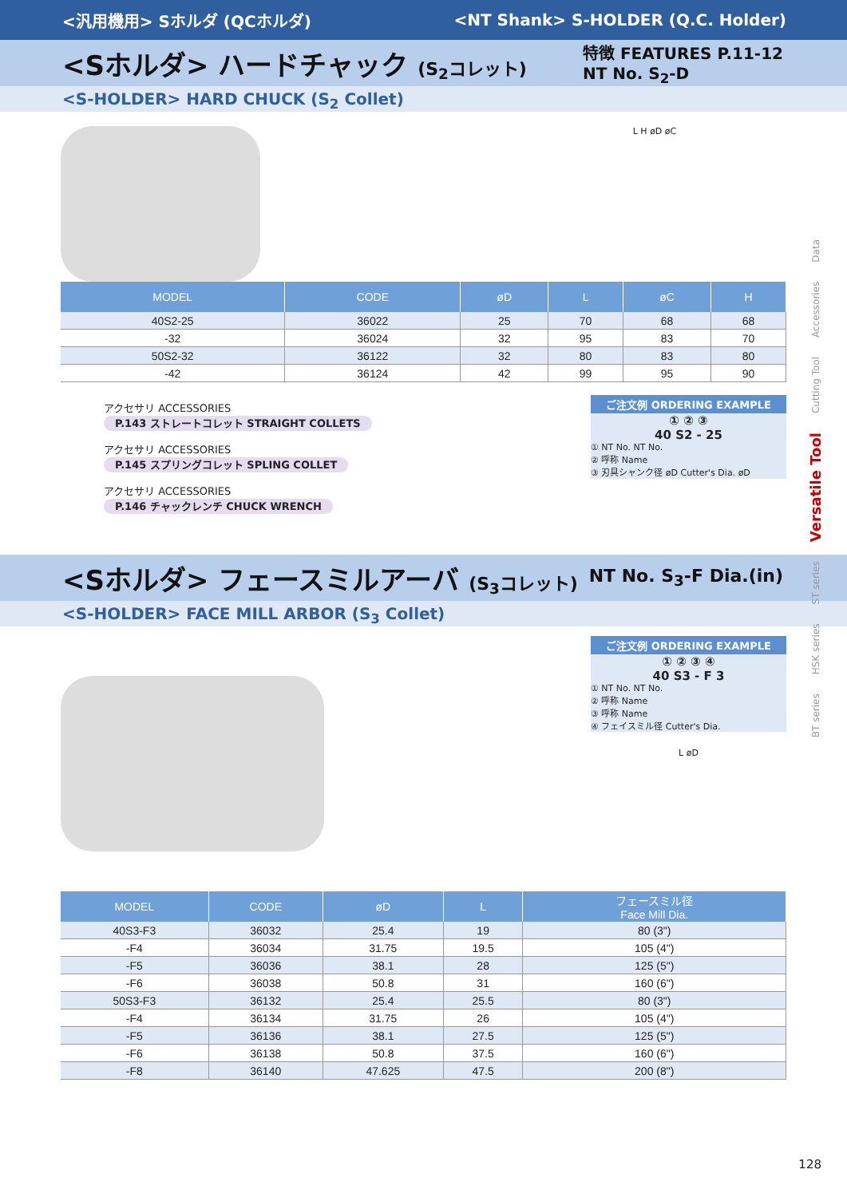<汎用機用> Sホルダ (QCホルダ) <NT Shank> S-HOLDER (Q.C. Holder)
<Sホルダ> ハードチャック (S<sub>2</sub>コレット) 特徴 FEATURES P.11-12
NT No. S<sub>2</sub>-D
<S-HOLDER> HARD CHUCK (S<sub>2</sub> Collet)
L H øD øC
| MODEL | CODE | øD | L | øC | H |
| --- | --- | --- | --- | --- | --- |
| 40S2-25 | 36022 | 25 | 70 | 68 | 68 |
| -32 | 36024 | 32 | 95 | 83 | 70 |
| 50S2-32 | 36122 | 32 | 80 | 83 | 80 |
| -42 | 36124 | 42 | 99 | 95 | 90 |
アクセサリ ACCESSORIES
P.143 ストレートコレット STRAIGHT COLLETS
アクセサリ ACCESSORIES
P.145 スプリングコレット SPLING COLLET
アクセサリ ACCESSORIES
P.146 チャックレンチ CHUCK WRENCH
ご注文例 ORDERING EXAMPLE
① ② ③
40 S2 - 25
① NT No. NT No.
② 呼称 Name
③ 刃具シャンク径 øD Cutter's Dia. øD
<Sホルダ> フェースミルアーバ (S<sub>3</sub>コレット) NT No. S<sub>3</sub>-F Dia.(in)
<S-HOLDER> FACE MILL ARBOR (S<sub>3</sub> Collet)
ご注文例 ORDERING EXAMPLE
① ② ③ ④
40 S3 - F 3
① NT No. NT No.
② 呼称 Name
③ 呼称 Name
④ フェイスミル径 Cutter's Dia.
L øD
| MODEL | CODE | øD | L | フェースミル径 Face Mill Dia. |
| --- | --- | --- | --- | --- |
| 40S3-F3 | 36032 | 25.4 | 19 | 80 (3") |
| -F4 | 36034 | 31.75 | 19.5 | 105 (4") |
| -F5 | 36036 | 38.1 | 28 | 125 (5") |
| -F6 | 36038 | 50.8 | 31 | 160 (6") |
| 50S3-F3 | 36132 | 25.4 | 25.5 | 80 (3") |
| -F4 | 36134 | 31.75 | 26 | 105 (4") |
| -F5 | 36136 | 38.1 | 27.5 | 125 (5") |
| -F6 | 36138 | 50.8 | 37.5 | 160 (6") |
| -F8 | 36140 | 47.625 | 47.5 | 200 (8") |
128
BT series　　HSK series　　ST series　　Versatile Tool　　Cutting Tool　　Accessories　　Data